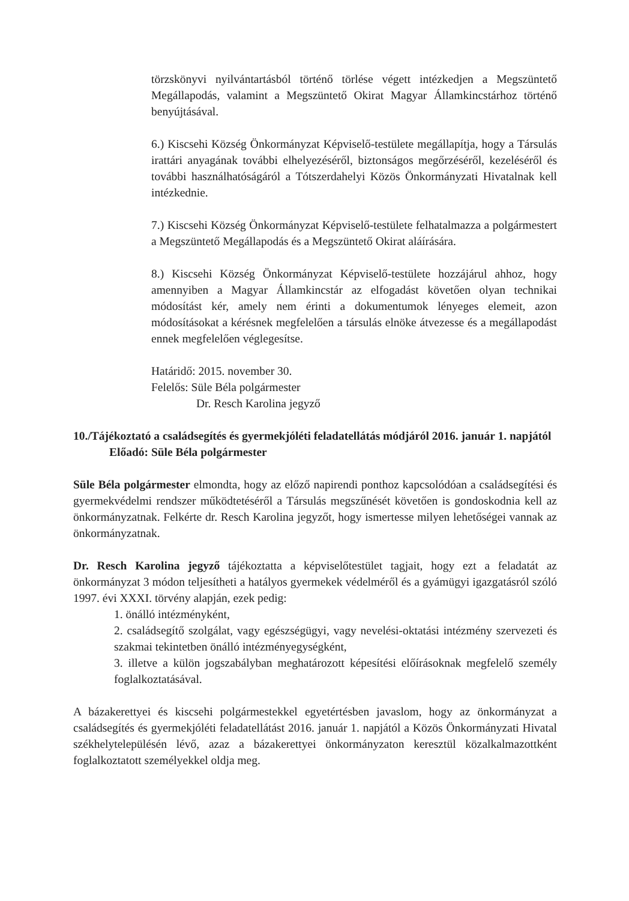törzskönyvi nyilvántartásból történő törlése végett intézkedjen a Megszüntető Megállapodás, valamint a Megszüntető Okirat Magyar Államkincstárhoz történő benyújtásával.
6.) Kiscsehi Község Önkormányzat Képviselő-testülete megállapítja, hogy a Társulás irattári anyagának további elhelyezéséről, biztonságos megőrzéséről, kezeléséről és további használhatóságáról a Tótszerdahelyi Közös Önkormányzati Hivatalnak kell intézkednie.
7.) Kiscsehi Község Önkormányzat Képviselő-testülete felhatalmazza a polgármestert a Megszüntető Megállapodás és a Megszüntető Okirat aláírására.
8.) Kiscsehi Község Önkormányzat Képviselő-testülete hozzájárul ahhoz, hogy amennyiben a Magyar Államkincstár az elfogadást követően olyan technikai módosítást kér, amely nem érinti a dokumentumok lényeges elemeit, azon módosításokat a kérésnek megfelelően a társulás elnöke átvezesse és a megállapodást ennek megfelelően véglegesítse.
Határidő: 2015. november 30.
Felelős: Süle Béla polgármester
Dr. Resch Karolina jegyző
10./Tájékoztató a családsegítés és gyermekjóléti feladatellátás módjáról 2016. január 1. napjától
Előadó: Süle Béla polgármester
Süle Béla polgármester elmondta, hogy az előző napirendi ponthoz kapcsolódóan a családsegítési és gyermekvédelmi rendszer működtetéséről a Társulás megszűnését követően is gondoskodnia kell az önkormányzatnak. Felkérte dr. Resch Karolina jegyzőt, hogy ismertesse milyen lehetőségei vannak az önkormányzatnak.
Dr. Resch Karolina jegyző tájékoztatta a képviselőtestület tagjait, hogy ezt a feladatát az önkormányzat 3 módon teljesítheti a hatályos gyermekek védelméről és a gyámügyi igazgatásról szóló 1997. évi XXXI. törvény alapján, ezek pedig:
1. önálló intézményként,
2. családsegítő szolgálat, vagy egészségügyi, vagy nevelési-oktatási intézmény szervezeti és szakmai tekintetben önálló intézményegységként,
3. illetve a külön jogszabályban meghatározott képesítési előírásoknak megfelelő személy foglalkoztatásával.
A bázakerettyei és kiscsehi polgármestekkel egyetértésben javaslom, hogy az önkormányzat a családsegítés és gyermekjóléti feladatellátást 2016. január 1. napjától a Közös Önkormányzati Hivatal székhelytelepülésén lévő, azaz a bázakerettyei önkormányzaton keresztül közalkalmazottként foglalkoztatott személyekkel oldja meg.